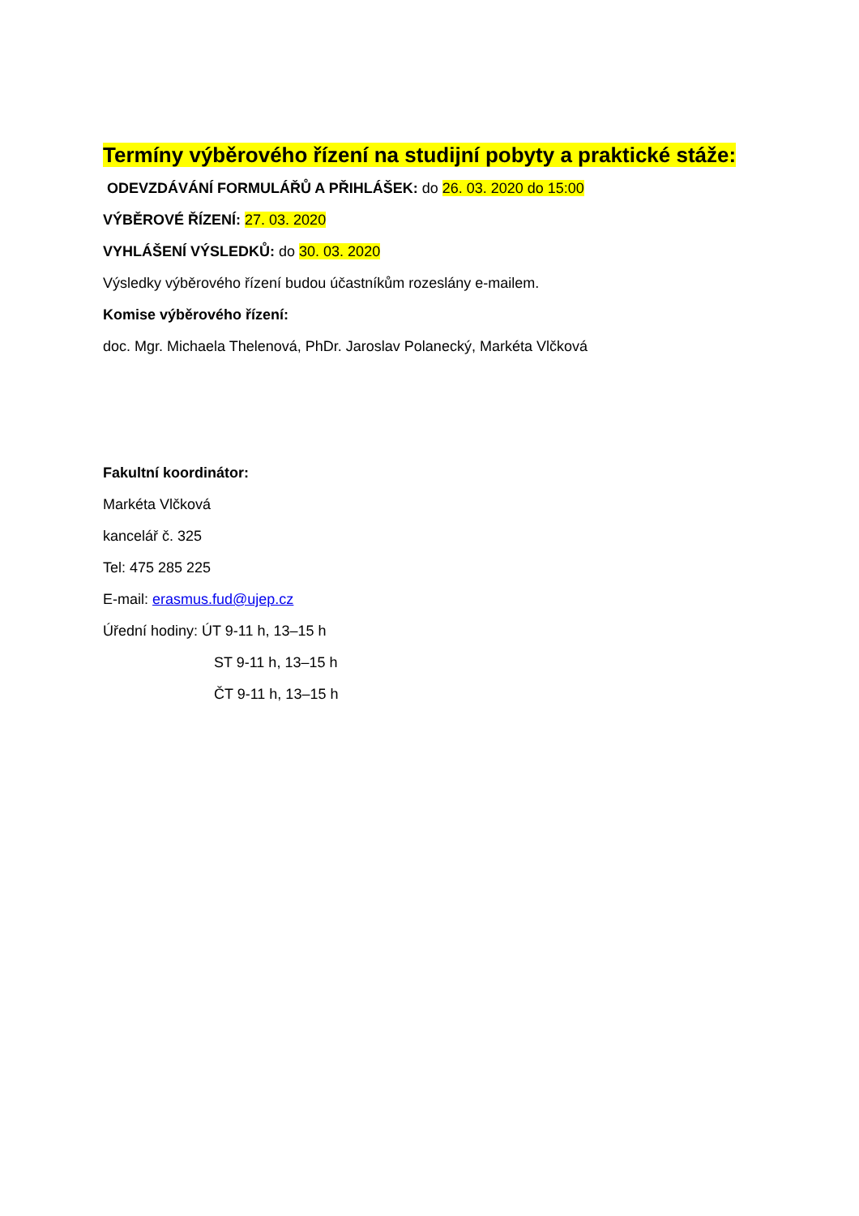Termíny výběrového řízení na studijní pobyty a praktické stáže:
ODEVZDÁVÁNÍ FORMULÁŘŮ A PŘIHLÁŠEK: do 26. 03. 2020 do 15:00
VÝBĚROVÉ ŘÍZENÍ: 27. 03. 2020
VYHLÁŠENÍ VÝSLEDKŮ: do 30. 03. 2020
Výsledky výběrového řízení budou účastníkům rozeslány e-mailem.
Komise výběrového řízení:
doc. Mgr. Michaela Thelenová, PhDr. Jaroslav Polanecký, Markéta Vlčková
Fakultní koordinátor:
Markéta Vlčková
kancelář č. 325
Tel: 475 285 225
E-mail: erasmus.fud@ujep.cz
Úřední hodiny: ÚT 9-11 h, 13–15 h
ST 9-11 h, 13–15 h
ČT 9-11 h, 13–15 h